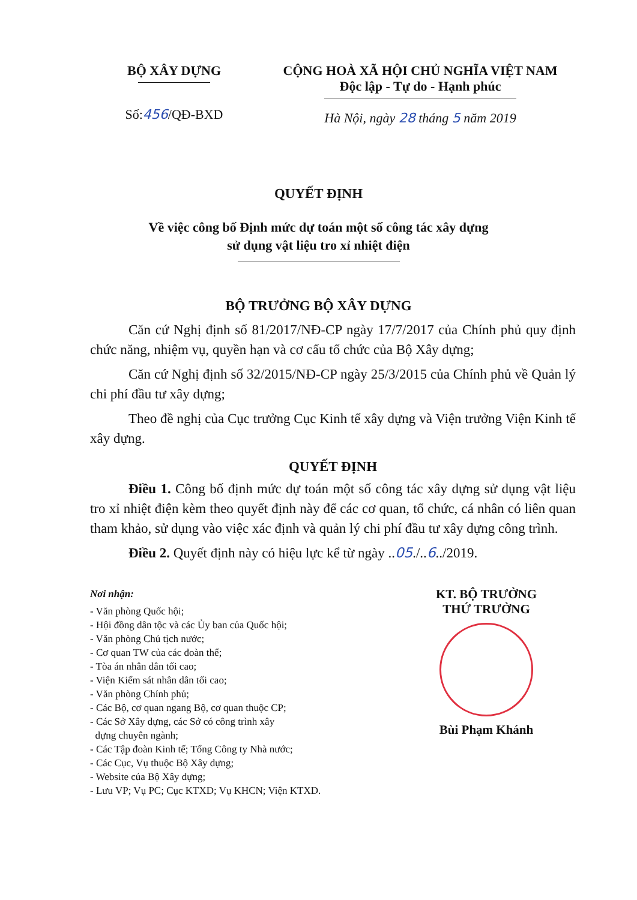BỘ XÂY DỰNG
Số:456/QĐ-BXD
CỘNG HOÀ XÃ HỘI CHỦ NGHĨA VIỆT NAM
Độc lập - Tự do - Hạnh phúc
Hà Nội, ngày 28 tháng 5 năm 2019
QUYẾT ĐỊNH
Về việc công bố Định mức dự toán một số công tác xây dựng
sử dụng vật liệu tro xỉ nhiệt điện
BỘ TRƯỞNG BỘ XÂY DỰNG
Căn cứ Nghị định số 81/2017/NĐ-CP ngày 17/7/2017 của Chính phủ quy định chức năng, nhiệm vụ, quyền hạn và cơ cấu tổ chức của Bộ Xây dựng;
Căn cứ Nghị định số 32/2015/NĐ-CP ngày 25/3/2015 của Chính phủ về Quản lý chi phí đầu tư xây dựng;
Theo đề nghị của Cục trưởng Cục Kinh tế xây dựng và Viện trưởng Viện Kinh tế xây dựng.
QUYẾT ĐỊNH
Điều 1. Công bố định mức dự toán một số công tác xây dựng sử dụng vật liệu tro xỉ nhiệt điện kèm theo quyết định này để các cơ quan, tổ chức, cá nhân có liên quan tham khảo, sử dụng vào việc xác định và quản lý chi phí đầu tư xây dựng công trình.
Điều 2. Quyết định này có hiệu lực kể từ ngày ..05./..6../2019.
Nơi nhận:
- Văn phòng Quốc hội;
- Hội đồng dân tộc và các Ủy ban của Quốc hội;
- Văn phòng Chủ tịch nước;
- Cơ quan TW của các đoàn thể;
- Tòa án nhân dân tối cao;
- Viện Kiểm sát nhân dân tối cao;
- Văn phòng Chính phủ;
- Các Bộ, cơ quan ngang Bộ, cơ quan thuộc CP;
- Các Sở Xây dựng, các Sở có công trình xây
dựng chuyên ngành;
- Các Tập đoàn Kinh tế; Tổng Công ty Nhà nước;
- Các Cục, Vụ thuộc Bộ Xây dựng;
- Website của Bộ Xây dựng;
- Lưu VP; Vụ PC; Cục KTXD; Vụ KHCN; Viện KTXD.
KT. BỘ TRƯỞNG
THỨ TRƯỞNG
Bùi Phạm Khánh